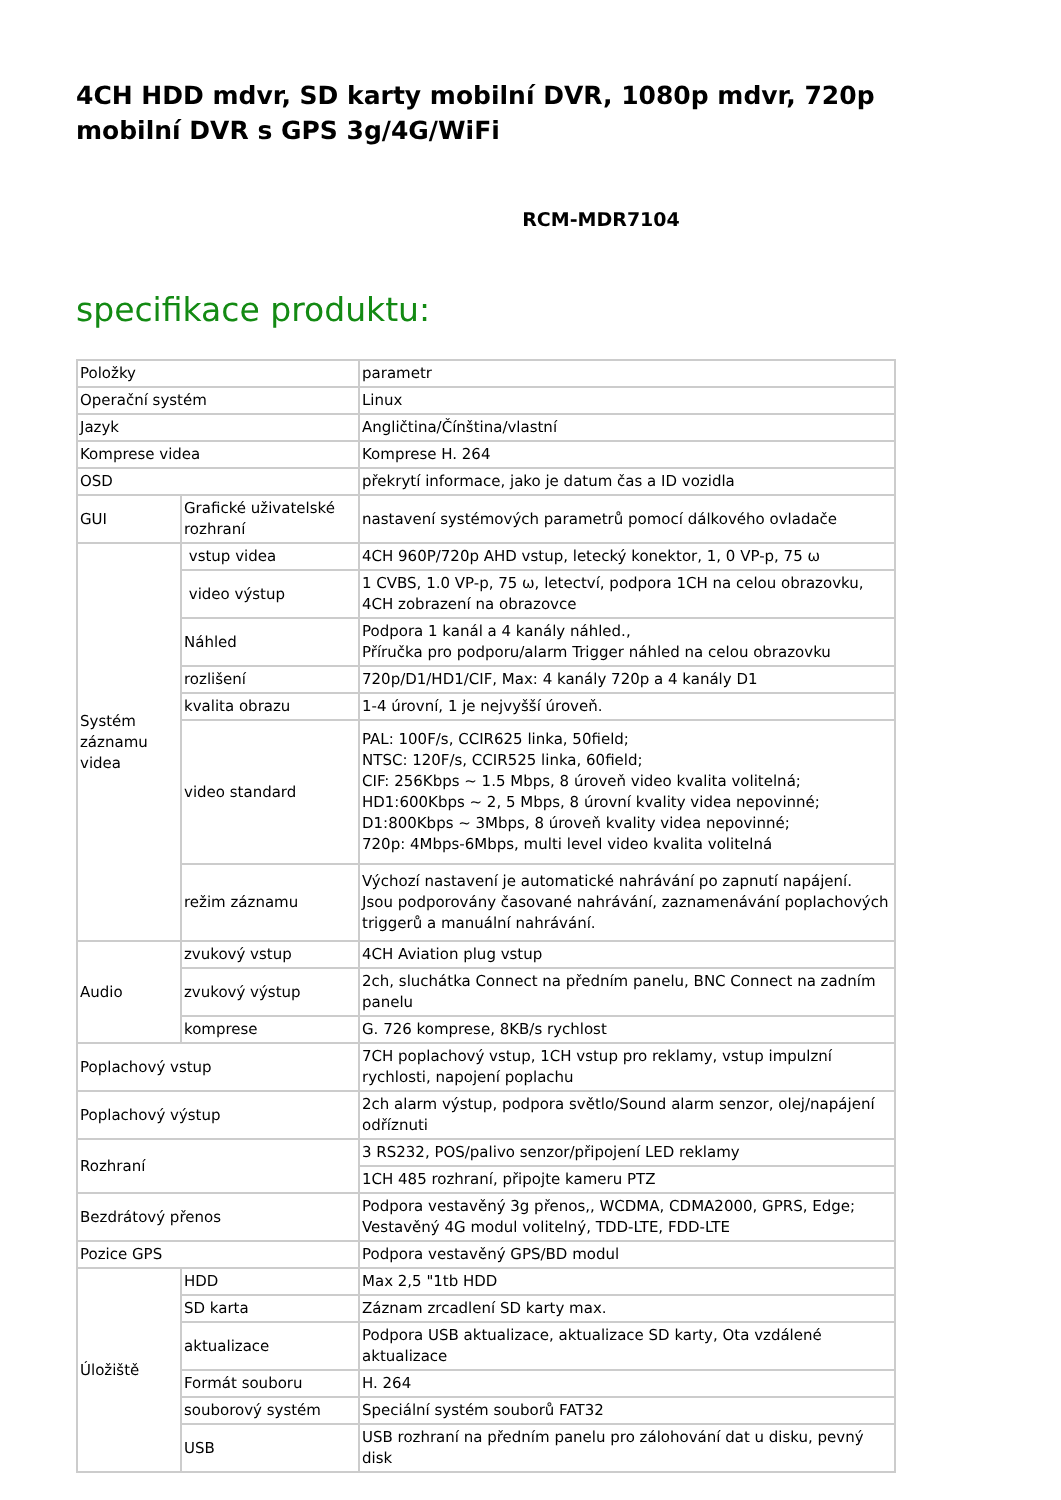4CH HDD mdvr, SD karty mobilní DVR, 1080p mdvr, 720p mobilní DVR s GPS 3g/4G/WiFi
RCM-MDR7104
specifikace produktu:
| Položky | | parametr |
| Operační systém | | Linux |
| Jazyk | | Angličtina/Čínština/vlastní |
| Komprese videa | | Komprese H. 264 |
| OSD | | překrytí informace, jako je datum čas a ID vozidla |
| GUI | Grafické uživatelské rozhraní | nastavení systémových parametrů pomocí dálkového ovladače |
| Systém záznamu videa | vstup videa | 4CH 960P/720p AHD vstup, letecký konektor, 1, 0 VP-p, 75 ω |
| | video výstup | 1 CVBS, 1.0 VP-p, 75 ω, letectví, podpora 1CH na celou obrazovku, 4CH zobrazení na obrazovce |
| | Náhled | Podpora 1 kanál a 4 kanály náhled., Příručka pro podporu/alarm Trigger náhled na celou obrazovku |
| | rozlišení | 720p/D1/HD1/CIF, Max: 4 kanály 720p a 4 kanály D1 |
| | kvalita obrazu | 1-4 úrovní, 1 je nejvyšší úroveň. |
| | video standard | PAL: 100F/s, CCIR625 linka, 50field; NTSC: 120F/s, CCIR525 linka, 60field; CIF: 256Kbps ~ 1.5 Mbps, 8 úroveň video kvalita volitelná; HD1:600Kbps ~ 2, 5 Mbps, 8 úrovní kvality videa nepovinné; D1:800Kbps ~ 3Mbps, 8 úroveň kvality videa nepovinné; 720p: 4Mbps-6Mbps, multi level video kvalita volitelná |
| | režim záznamu | Výchozí nastavení je automatické nahrávání po zapnutí napájení. Jsou podporovány časované nahrávání, zaznamenávání poplachových triggerů a manuální nahrávání. |
| Audio | zvukový vstup | 4CH Aviation plug vstup |
| | zvukový výstup | 2ch, sluchátka Connect na předním panelu, BNC Connect na zadním panelu |
| | komprese | G. 726 komprese, 8KB/s rychlost |
| Poplachový vstup | | 7CH poplachový vstup, 1CH vstup pro reklamy, vstup impulzní rychlosti, napojení poplachu |
| Poplachový výstup | | 2ch alarm výstup, podpora světlo/Sound alarm senzor, olej/napájení odříznuti |
| Rozhraní | | 3 RS232, POS/palivo senzor/připojení LED reklamy |
| | | 1CH 485 rozhraní, připojte kameru PTZ |
| Bezdrátový přenos | | Podpora vestavěný 3g přenos,, WCDMA, CDMA2000, GPRS, Edge; Vestavěný 4G modul volitelný, TDD-LTE, FDD-LTE |
| Pozice GPS | | Podpora vestavěný GPS/BD modul |
| Úložiště | HDD | Max 2,5 "1tb HDD |
| | SD karta | Záznam zrcadlení SD karty max. |
| | aktualizace | Podpora USB aktualizace, aktualizace SD karty, Ota vzdálené aktualizace |
| | Formát souboru | H. 264 |
| | souborový systém | Speciální systém souborů FAT32 |
| | USB | USB rozhraní na předním panelu pro zálohování dat u disku, pevný disk |